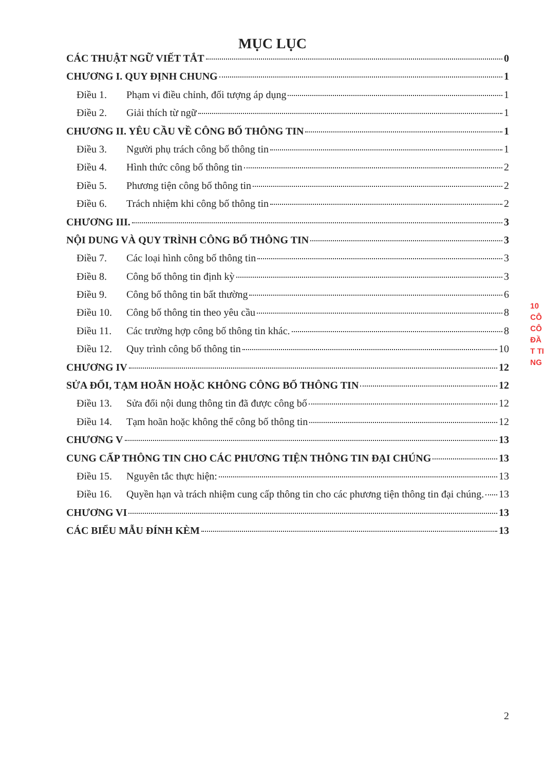MỤC LỤC
CÁC THUẬT NGỮ VIẾT TẮT 0
CHƯƠNG I. QUY ĐỊNH CHUNG 1
Điều 1. Phạm vi điều chỉnh, đối tượng áp dụng 1
Điều 2. Giải thích từ ngữ 1
CHƯƠNG II. YÊU CẦU VỀ CÔNG BỐ THÔNG TIN 1
Điều 3. Người phụ trách công bố thông tin 1
Điều 4. Hình thức công bố thông tin 2
Điều 5. Phương tiện công bố thông tin 2
Điều 6. Trách nhiệm khi công bố thông tin 2
CHƯƠNG III. 3
NỘI DUNG VÀ QUY TRÌNH CÔNG BỐ THÔNG TIN 3
Điều 7. Các loại hình công bố thông tin 3
Điều 8. Công bố thông tin định kỳ 3
Điều 9. Công bố thông tin bất thường 6
Điều 10. Công bố thông tin theo yêu cầu 8
Điều 11. Các trường hợp công bố thông tin khác. 8
Điều 12. Quy trình công bố thông tin 10
CHƯƠNG IV 12
SỬA ĐỔI, TẠM HOÃN HOẶC KHÔNG CÔNG BỐ THÔNG TIN 12
Điều 13. Sửa đổi nội dung thông tin đã được công bố 12
Điều 14. Tạm hoãn hoặc không thể công bố thông tin 12
CHƯƠNG V 13
CUNG CẤP THÔNG TIN CHO CÁC PHƯƠNG TIỆN THÔNG TIN ĐẠI CHÚNG 13
Điều 15. Nguyên tắc thực hiện: 13
Điều 16. Quyền hạn và trách nhiệm cung cấp thông tin cho các phương tiện thông tin đại chúng. 13
CHƯƠNG VI 13
CÁC BIỂU MẪU ĐÍNH KÈM 13
10
CÔ
CÔ
ĐẦ
T TI
NG
2